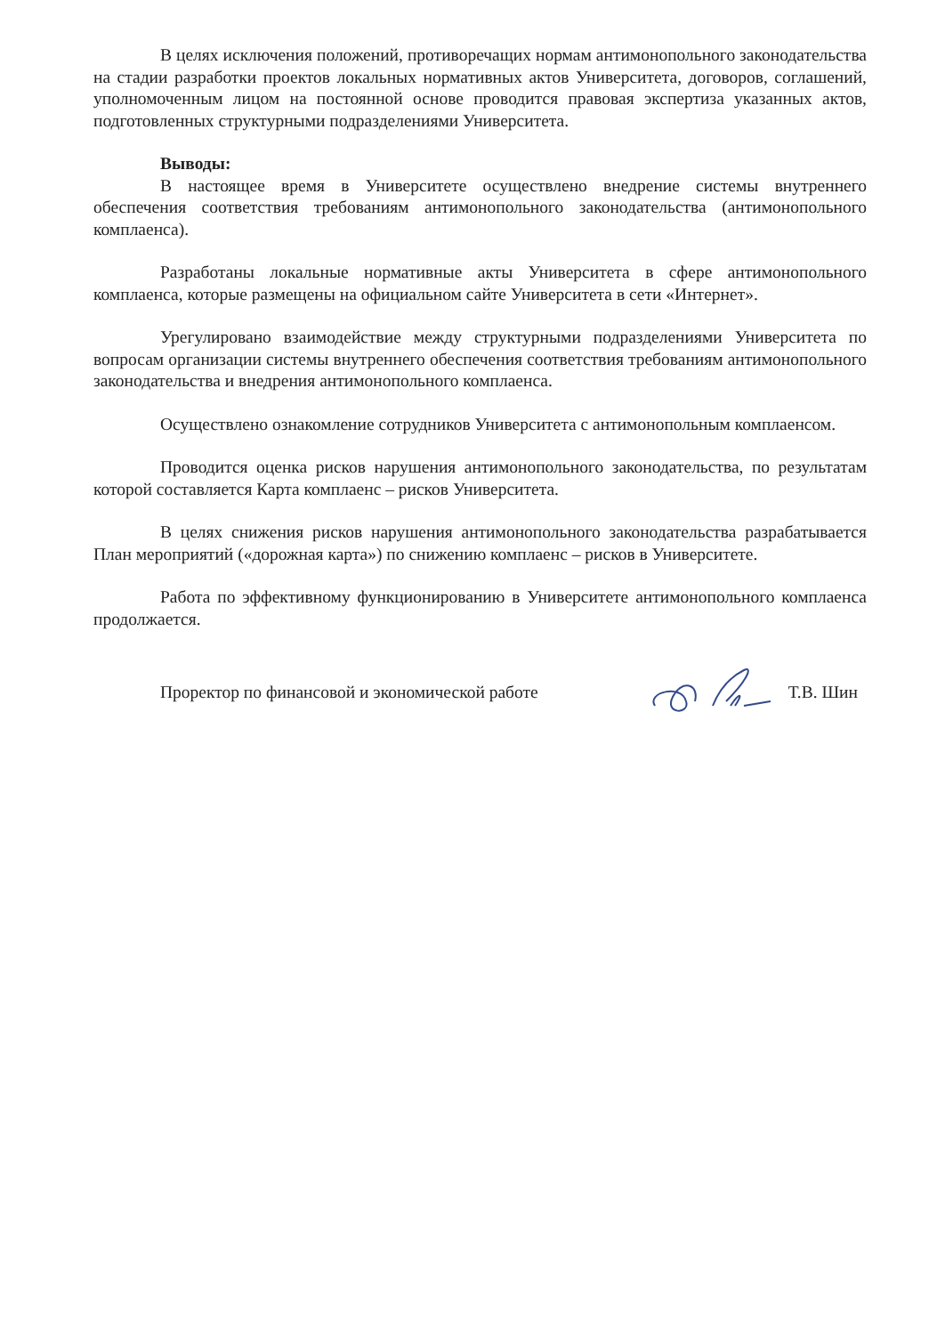В целях исключения положений, противоречащих нормам антимонопольного законодательства на стадии разработки проектов локальных нормативных актов Университета, договоров, соглашений, уполномоченным лицом на постоянной основе проводится правовая экспертиза указанных актов, подготовленных структурными подразделениями Университета.
Выводы:
В настоящее время в Университете осуществлено внедрение системы внутреннего обеспечения соответствия требованиям антимонопольного законодательства (антимонопольного комплаенса).
Разработаны локальные нормативные акты Университета в сфере антимонопольного комплаенса, которые размещены на официальном сайте Университета в сети «Интернет».
Урегулировано взаимодействие между структурными подразделениями Университета по вопросам организации системы внутреннего обеспечения соответствия требованиям антимонопольного законодательства и внедрения антимонопольного комплаенса.
Осуществлено ознакомление сотрудников Университета с антимонопольным комплаенсом.
Проводится оценка рисков нарушения антимонопольного законодательства, по результатам которой составляется Карта комплаенс – рисков Университета.
В целях снижения рисков нарушения антимонопольного законодательства разрабатывается План мероприятий («дорожная карта») по снижению комплаенс – рисков в Университете.
Работа по эффективному функционированию в Университете антимонопольного комплаенса продолжается.
Проректор по финансовой и экономической работе Т.В. Шин